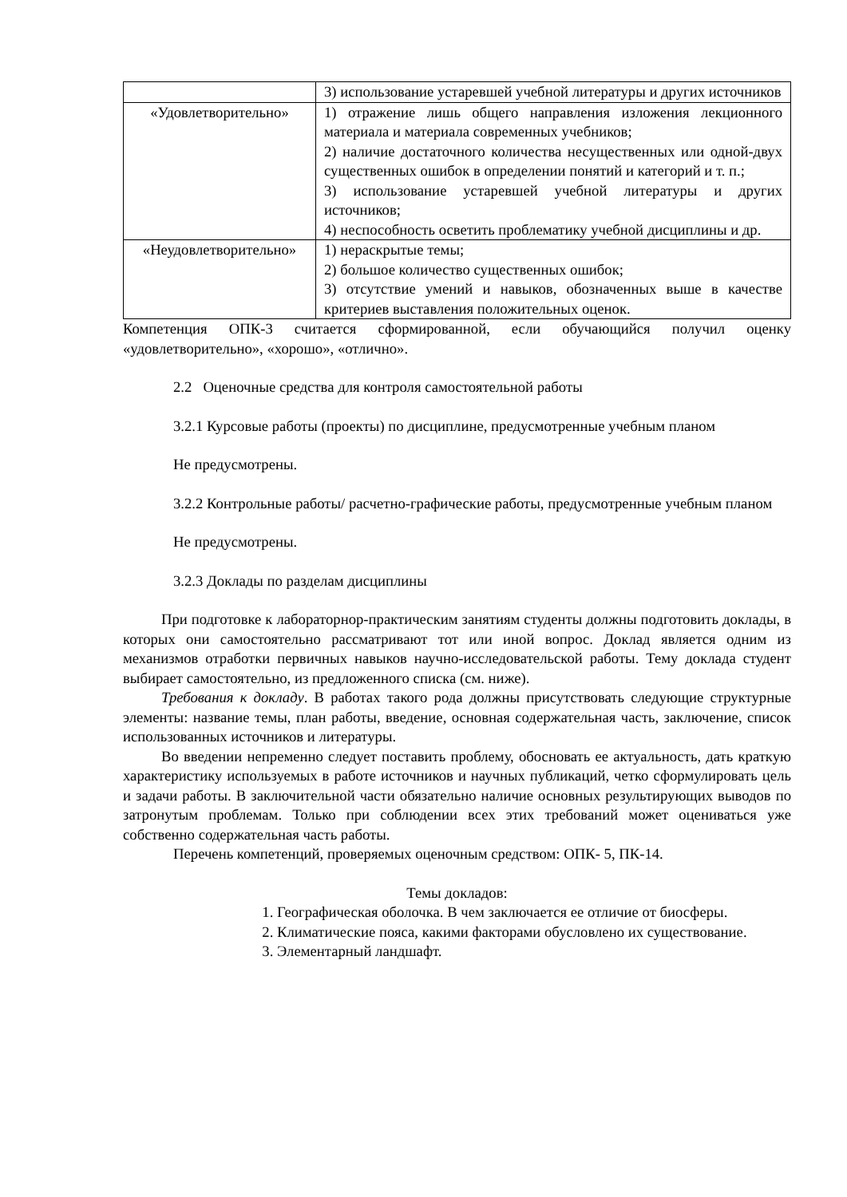| | 3) использование устаревшей учебной литературы и других источников |
| «Удовлетворительно» | 1) отражение лишь общего направления изложения лекционного материала и материала современных учебников; 2) наличие достаточного количества несущественных или одной-двух существенных ошибок в определении понятий и категорий и т. п.; 3) использование устаревшей учебной литературы и других источников; 4) неспособность осветить проблематику учебной дисциплины и др. |
| «Неудовлетворительно» | 1) нераскрытые темы; 2) большое количество существенных ошибок; 3) отсутствие умений и навыков, обозначенных выше в качестве критериев выставления положительных оценок. |
Компетенция ОПК-3 считается сформированной, если обучающийся получил оценку «удовлетворительно», «хорошо», «отлично».
2.2 Оценочные средства для контроля самостоятельной работы
3.2.1 Курсовые работы (проекты) по дисциплине, предусмотренные учебным планом
Не предусмотрены.
3.2.2 Контрольные работы/ расчетно-графические работы, предусмотренные учебным планом
Не предусмотрены.
3.2.3 Доклады по разделам дисциплины
При подготовке к лабораторнор-практическим занятиям студенты должны подготовить доклады, в которых они самостоятельно рассматривают тот или иной вопрос. Доклад является одним из механизмов отработки первичных навыков научно-исследовательской работы. Тему доклада студент выбирает самостоятельно, из предложенного списка (см. ниже).
Требования к докладу. В работах такого рода должны присутствовать следующие структурные элементы: название темы, план работы, введение, основная содержательная часть, заключение, список использованных источников и литературы.
Во введении непременно следует поставить проблему, обосновать ее актуальность, дать краткую характеристику используемых в работе источников и научных публикаций, четко сформулировать цель и задачи работы. В заключительной части обязательно наличие основных результирующих выводов по затронутым проблемам. Только при соблюдении всех этих требований может оцениваться уже собственно содержательная часть работы.
Перечень компетенций, проверяемых оценочным средством: ОПК- 5, ПК-14.
Темы докладов:
1. Географическая оболочка. В чем заключается ее отличие от биосферы.
2. Климатические пояса, какими факторами обусловлено их существование.
3. Элементарный ландшафт.